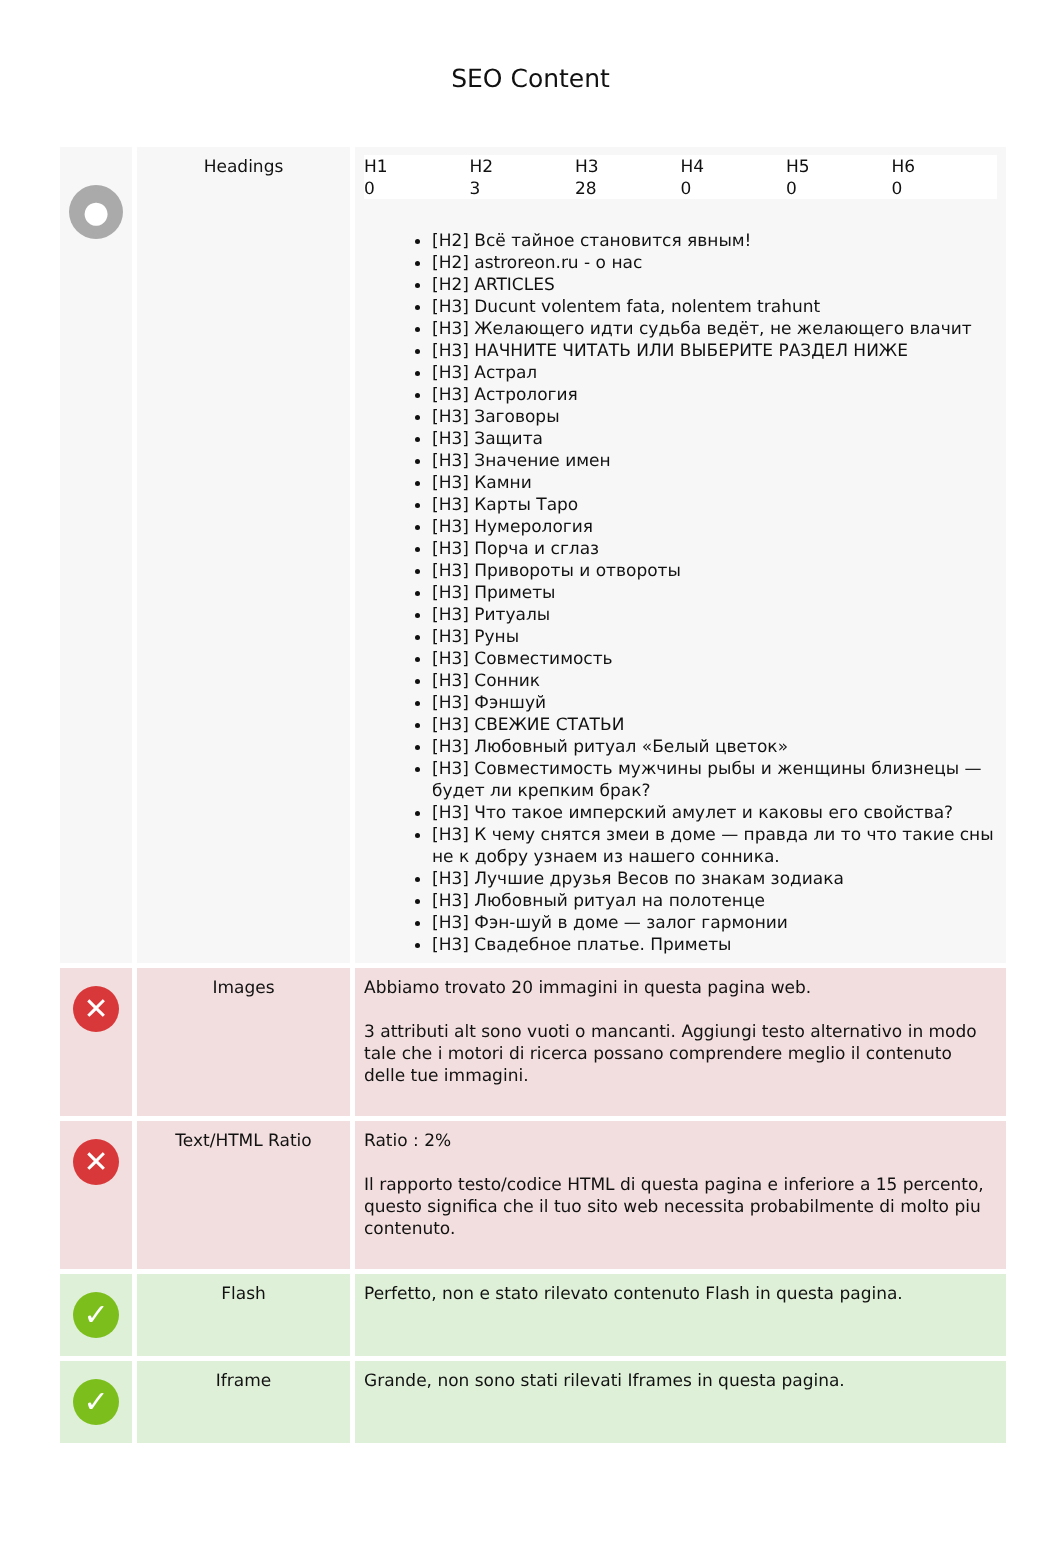SEO Content
| ● | Headings | / H1 / H2 / H3 / H4 / H5 / H6 / / 0 / 3 / 28 / 0 / 0 / 0 / [H2] Всё тайное становится явным! [H2] astroreon.ru - о нас [H2] ARTICLES [H3] Ducunt volentem fata, nolentem trahunt [H3] Желающего идти судьба ведёт, не желающего влачит [H3] НАЧНИТЕ ЧИТАТЬ ИЛИ ВЫБЕРИТЕ РАЗДЕЛ НИЖЕ [H3] Астрал [H3] Астрология [H3] Заговоры [H3] Защита [H3] Значение имен [H3] Камни [H3] Карты Таро [H3] Нумерология [H3] Порча и сглаз [H3] Привороты и отвороты [H3] Приметы [H3] Ритуалы [H3] Руны [H3] Совместимость [H3] Сонник [H3] Фэншуй [H3] СВЕЖИЕ СТАТЬИ [H3] Любовный ритуал «Белый цветок» [H3] Совместимость мужчины рыбы и женщины близнецы — будет ли крепким брак? [H3] Что такое имперский амулет и каковы его свойства? [H3] К чему снятся змеи в доме — правда ли то что такие сны не к добру узнаем из нашего сонника. [H3] Лучшие друзья Весов по знакам зодиака [H3] Любовный ритуал на полотенце [H3] Фэн-шуй в доме — залог гармонии [H3] Свадебное платье. Приметы |
| ✕ | Images | Abbiamo trovato 20 immagini in questa pagina web. 3 attributi alt sono vuoti o mancanti. Aggiungi testo alternativo in modo tale che i motori di ricerca possano comprendere meglio il contenuto delle tue immagini. |
| ✕ | Text/HTML Ratio | Ratio : 2% Il rapporto testo/codice HTML di questa pagina e inferiore a 15 percento, questo significa che il tuo sito web necessita probabilmente di molto piu contenuto. |
| ✓ | Flash | Perfetto, non e stato rilevato contenuto Flash in questa pagina. |
| ✓ | Iframe | Grande, non sono stati rilevati Iframes in questa pagina. |